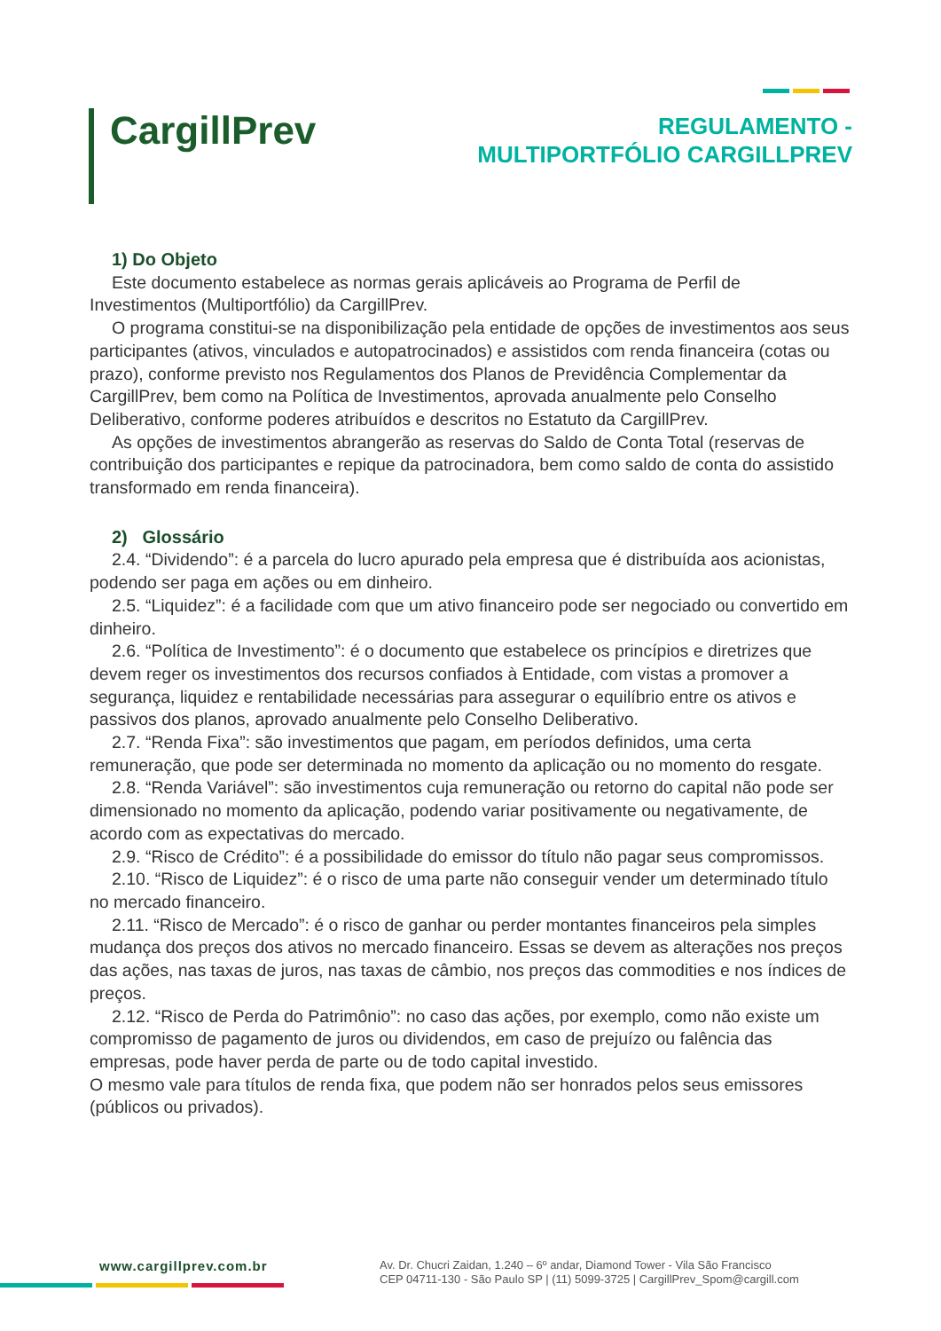CargillPrev
REGULAMENTO -
MULTIPORTFÓLIO CARGILLPREV
1) Do Objeto
Este documento estabelece as normas gerais aplicáveis ao Programa de Perfil de Investimentos (Multiportfólio) da CargillPrev.
O programa constitui-se na disponibilização pela entidade de opções de investimentos aos seus participantes (ativos, vinculados e autopatrocinados) e assistidos com renda financeira (cotas ou prazo), conforme previsto nos Regulamentos dos Planos de Previdência Complementar da CargillPrev, bem como na Política de Investimentos, aprovada anualmente pelo Conselho Deliberativo, conforme poderes atribuídos e descritos no Estatuto da CargillPrev.
As opções de investimentos abrangerão as reservas do Saldo de Conta Total (reservas de contribuição dos participantes e repique da patrocinadora, bem como saldo de conta do assistido transformado em renda financeira).
2) Glossário
2.4. “Dividendo”: é a parcela do lucro apurado pela empresa que é distribuída aos acionistas, podendo ser paga em ações ou em dinheiro.
2.5. “Liquidez”: é a facilidade com que um ativo financeiro pode ser negociado ou convertido em dinheiro.
2.6. “Política de Investimento”: é o documento que estabelece os princípios e diretrizes que devem reger os investimentos dos recursos confiados à Entidade, com vistas a promover a segurança, liquidez e rentabilidade necessárias para assegurar o equilíbrio entre os ativos e passivos dos planos, aprovado anualmente pelo Conselho Deliberativo.
2.7. “Renda Fixa”: são investimentos que pagam, em períodos definidos, uma certa remuneração, que pode ser determinada no momento da aplicação ou no momento do resgate.
2.8. “Renda Variável”: são investimentos cuja remuneração ou retorno do capital não pode ser dimensionado no momento da aplicação, podendo variar positivamente ou negativamente, de acordo com as expectativas do mercado.
2.9. “Risco de Crédito”: é a possibilidade do emissor do título não pagar seus compromissos.
2.10. “Risco de Liquidez”: é o risco de uma parte não conseguir vender um determinado título no mercado financeiro.
2.11. “Risco de Mercado”: é o risco de ganhar ou perder montantes financeiros pela simples mudança dos preços dos ativos no mercado financeiro. Essas se devem as alterações nos preços das ações, nas taxas de juros, nas taxas de câmbio, nos preços das commodities e nos índices de preços.
2.12. “Risco de Perda do Patrimônio”: no caso das ações, por exemplo, como não existe um compromisso de pagamento de juros ou dividendos, em caso de prejuízo ou falência das empresas, pode haver perda de parte ou de todo capital investido.
O mesmo vale para títulos de renda fixa, que podem não ser honrados pelos seus emissores (públicos ou privados).
www.cargillprev.com.br
Av. Dr. Chucri Zaidan, 1.240 – 6º andar, Diamond Tower - Vila São Francisco
CEP 04711-130 - São Paulo SP | (11) 5099-3725 | CargillPrev_Spom@cargill.com